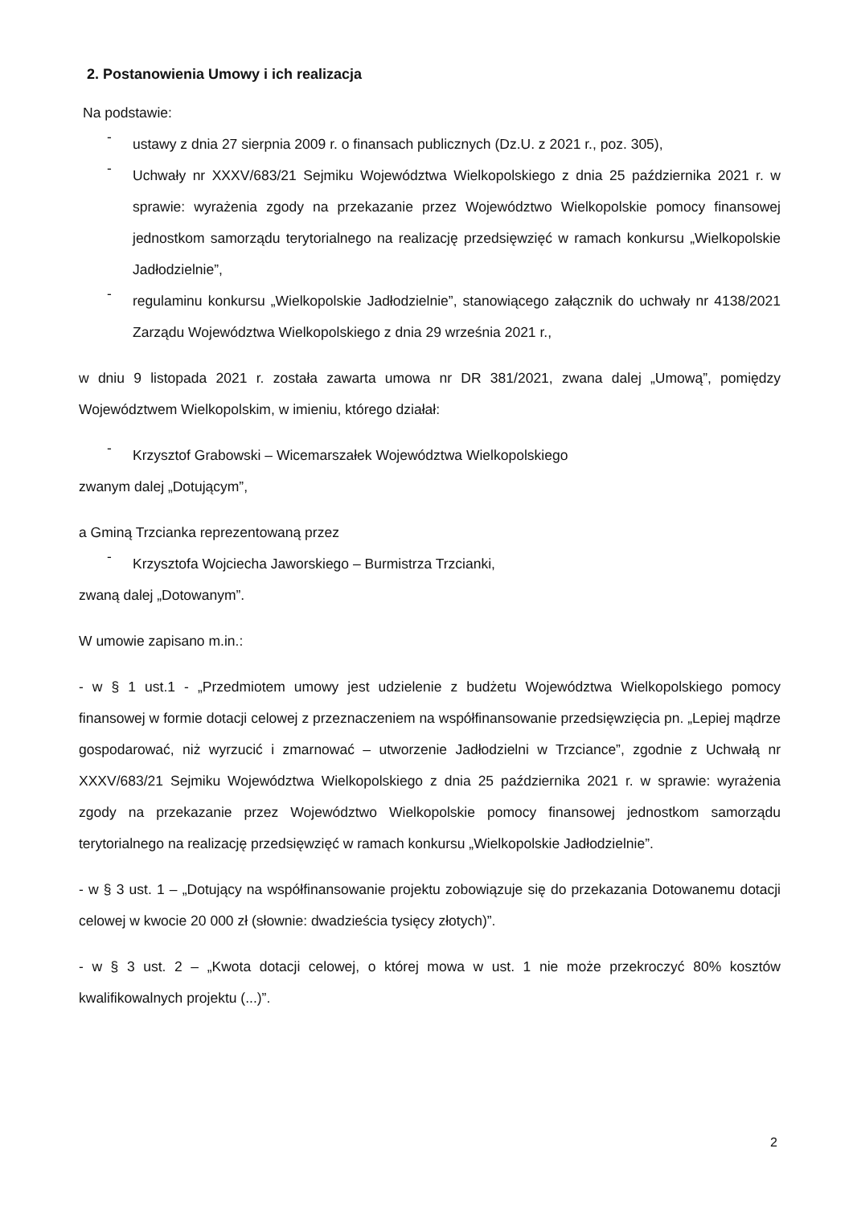2. Postanowienia Umowy i ich realizacja
Na podstawie:
-
ustawy z dnia 27 sierpnia 2009 r. o finansach publicznych (Dz.U. z 2021 r., poz. 305),
-
Uchwały nr XXXV/683/21 Sejmiku Województwa Wielkopolskiego z dnia 25 października 2021 r. w sprawie: wyrażenia zgody na przekazanie przez Województwo Wielkopolskie pomocy finansowej jednostkom samorządu terytorialnego na realizację przedsięwzięć w ramach konkursu „Wielkopolskie Jadłodzielnie”,
-
regulaminu konkursu „Wielkopolskie Jadłodzielnie”, stanowiącego załącznik do uchwały nr 4138/2021 Zarządu Województwa Wielkopolskiego z dnia 29 września 2021 r.,
w dniu 9 listopada 2021 r. została zawarta umowa nr DR 381/2021, zwana dalej „Umową”, pomiędzy Województwem Wielkopolskim, w imieniu, którego działał:
-
Krzysztof Grabowski – Wicemarszałek Województwa Wielkopolskiego
zwanym dalej „Dotującym”,
a Gminą Trzcianka reprezentowaną przez
-
Krzysztofa Wojciecha Jaworskiego – Burmistrza Trzcianki,
zwaną dalej „Dotowanym”.
W umowie zapisano m.in.:
- w § 1 ust.1 - „Przedmiotem umowy jest udzielenie z budżetu Województwa Wielkopolskiego pomocy finansowej w formie dotacji celowej z przeznaczeniem na współfinansowanie przedsięwzięcia pn. „Lepiej mądrze gospodarować, niż wyrzucić i zmarnować – utworzenie Jadłodzielni w Trzciance”, zgodnie z Uchwałą nr XXXV/683/21 Sejmiku Województwa Wielkopolskiego z dnia 25 października 2021 r. w sprawie: wyrażenia zgody na przekazanie przez Województwo Wielkopolskie pomocy finansowej jednostkom samorządu terytorialnego na realizację przedsięwzięć w ramach konkursu „Wielkopolskie Jadłodzielnie”.
- w § 3 ust. 1 – „Dotujący na współfinansowanie projektu zobowiązuje się do przekazania Dotowanemu dotacji celowej w kwocie 20 000 zł (słownie: dwadzieścia tysięcy złotych)”.
- w § 3 ust. 2 – „Kwota dotacji celowej, o której mowa w ust. 1 nie może przekroczyć 80% kosztów kwalifikowalnych projektu (...)”.
2